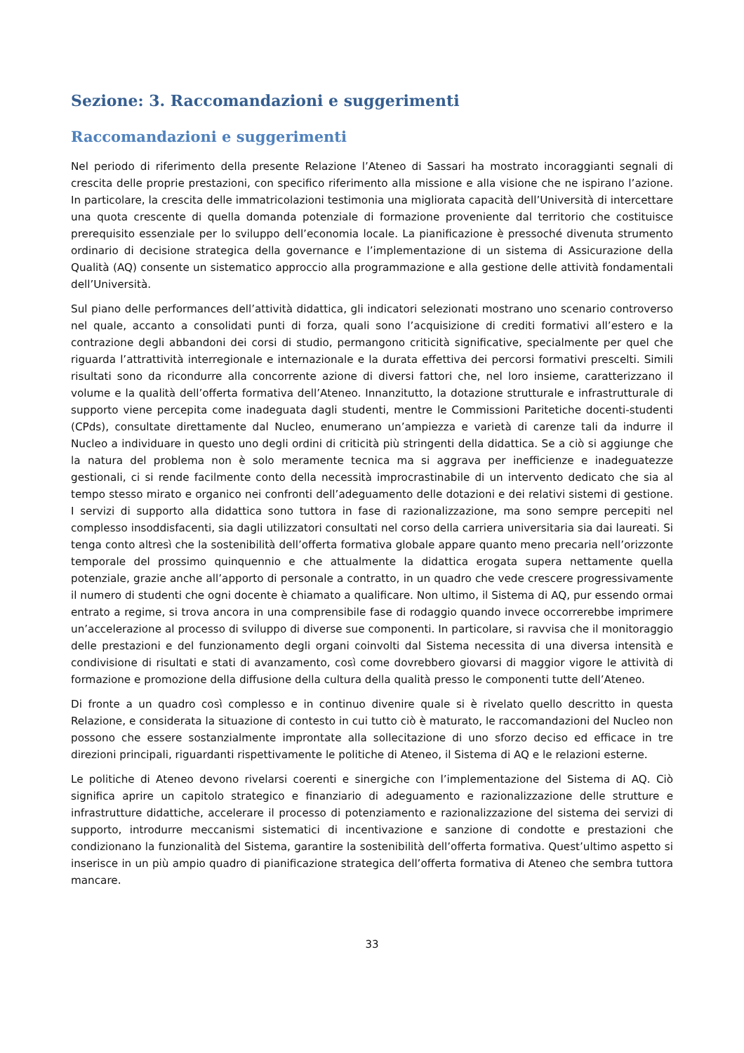Sezione: 3. Raccomandazioni e suggerimenti
Raccomandazioni e suggerimenti
Nel periodo di riferimento della presente Relazione l’Ateneo di Sassari ha mostrato incoraggianti segnali di crescita delle proprie prestazioni, con specifico riferimento alla missione e alla visione che ne ispirano l’azione. In particolare, la crescita delle immatricolazioni testimonia una migliorata capacità dell’Università di intercettare una quota crescente di quella domanda potenziale di formazione proveniente dal territorio che costituisce prerequisito essenziale per lo sviluppo dell’economia locale. La pianificazione è pressoché divenuta strumento ordinario di decisione strategica della governance e l’implementazione di un sistema di Assicurazione della Qualità (AQ) consente un sistematico approccio alla programmazione e alla gestione delle attività fondamentali dell’Università.
Sul piano delle performances dell’attività didattica, gli indicatori selezionati mostrano uno scenario controverso nel quale, accanto a consolidati punti di forza, quali sono l’acquisizione di crediti formativi all’estero e la contrazione degli abbandoni dei corsi di studio, permangono criticità significative, specialmente per quel che riguarda l’attrattività interregionale e internazionale e la durata effettiva dei percorsi formativi prescelti. Simili risultati sono da ricondurre alla concorrente azione di diversi fattori che, nel loro insieme, caratterizzano il volume e la qualità dell’offerta formativa dell’Ateneo. Innanzitutto, la dotazione strutturale e infrastrutturale di supporto viene percepita come inadeguata dagli studenti, mentre le Commissioni Paritetiche docenti-studenti (CPds), consultate direttamente dal Nucleo, enumerano un’ampiezza e varietà di carenze tali da indurre il Nucleo a individuare in questo uno degli ordini di criticità più stringenti della didattica. Se a ciò si aggiunge che la natura del problema non è solo meramente tecnica ma si aggrava per inefficienze e inadeguatezze gestionali, ci si rende facilmente conto della necessità improcrastinabile di un intervento dedicato che sia al tempo stesso mirato e organico nei confronti dell’adeguamento delle dotazioni e dei relativi sistemi di gestione. I servizi di supporto alla didattica sono tuttora in fase di razionalizzazione, ma sono sempre percepiti nel complesso insoddisfacenti, sia dagli utilizzatori consultati nel corso della carriera universitaria sia dai laureati. Si tenga conto altresì che la sostenibilità dell’offerta formativa globale appare quanto meno precaria nell’orizzonte temporale del prossimo quinquennio e che attualmente la didattica erogata supera nettamente quella potenziale, grazie anche all’apporto di personale a contratto, in un quadro che vede crescere progressivamente il numero di studenti che ogni docente è chiamato a qualificare. Non ultimo, il Sistema di AQ, pur essendo ormai entrato a regime, si trova ancora in una comprensibile fase di rodaggio quando invece occorrerebbe imprimere un’accelerazione al processo di sviluppo di diverse sue componenti. In particolare, si ravvisa che il monitoraggio delle prestazioni e del funzionamento degli organi coinvolti dal Sistema necessita di una diversa intensità e condivisione di risultati e stati di avanzamento, così come dovrebbero giovarsi di maggior vigore le attività di formazione e promozione della diffusione della cultura della qualità presso le componenti tutte dell’Ateneo.
Di fronte a un quadro così complesso e in continuo divenire quale si è rivelato quello descritto in questa Relazione, e considerata la situazione di contesto in cui tutto ciò è maturato, le raccomandazioni del Nucleo non possono che essere sostanzialmente improntate alla sollecitazione di uno sforzo deciso ed efficace in tre direzioni principali, riguardanti rispettivamente le politiche di Ateneo, il Sistema di AQ e le relazioni esterne.
Le politiche di Ateneo devono rivelarsi coerenti e sinergiche con l’implementazione del Sistema di AQ. Ciò significa aprire un capitolo strategico e finanziario di adeguamento e razionalizzazione delle strutture e infrastrutture didattiche, accelerare il processo di potenziamento e razionalizzazione del sistema dei servizi di supporto, introdurre meccanismi sistematici di incentivazione e sanzione di condotte e prestazioni che condizionano la funzionalità del Sistema, garantire la sostenibilità dell’offerta formativa. Quest’ultimo aspetto si inserisce in un più ampio quadro di pianificazione strategica dell’offerta formativa di Ateneo che sembra tuttora mancare.
33